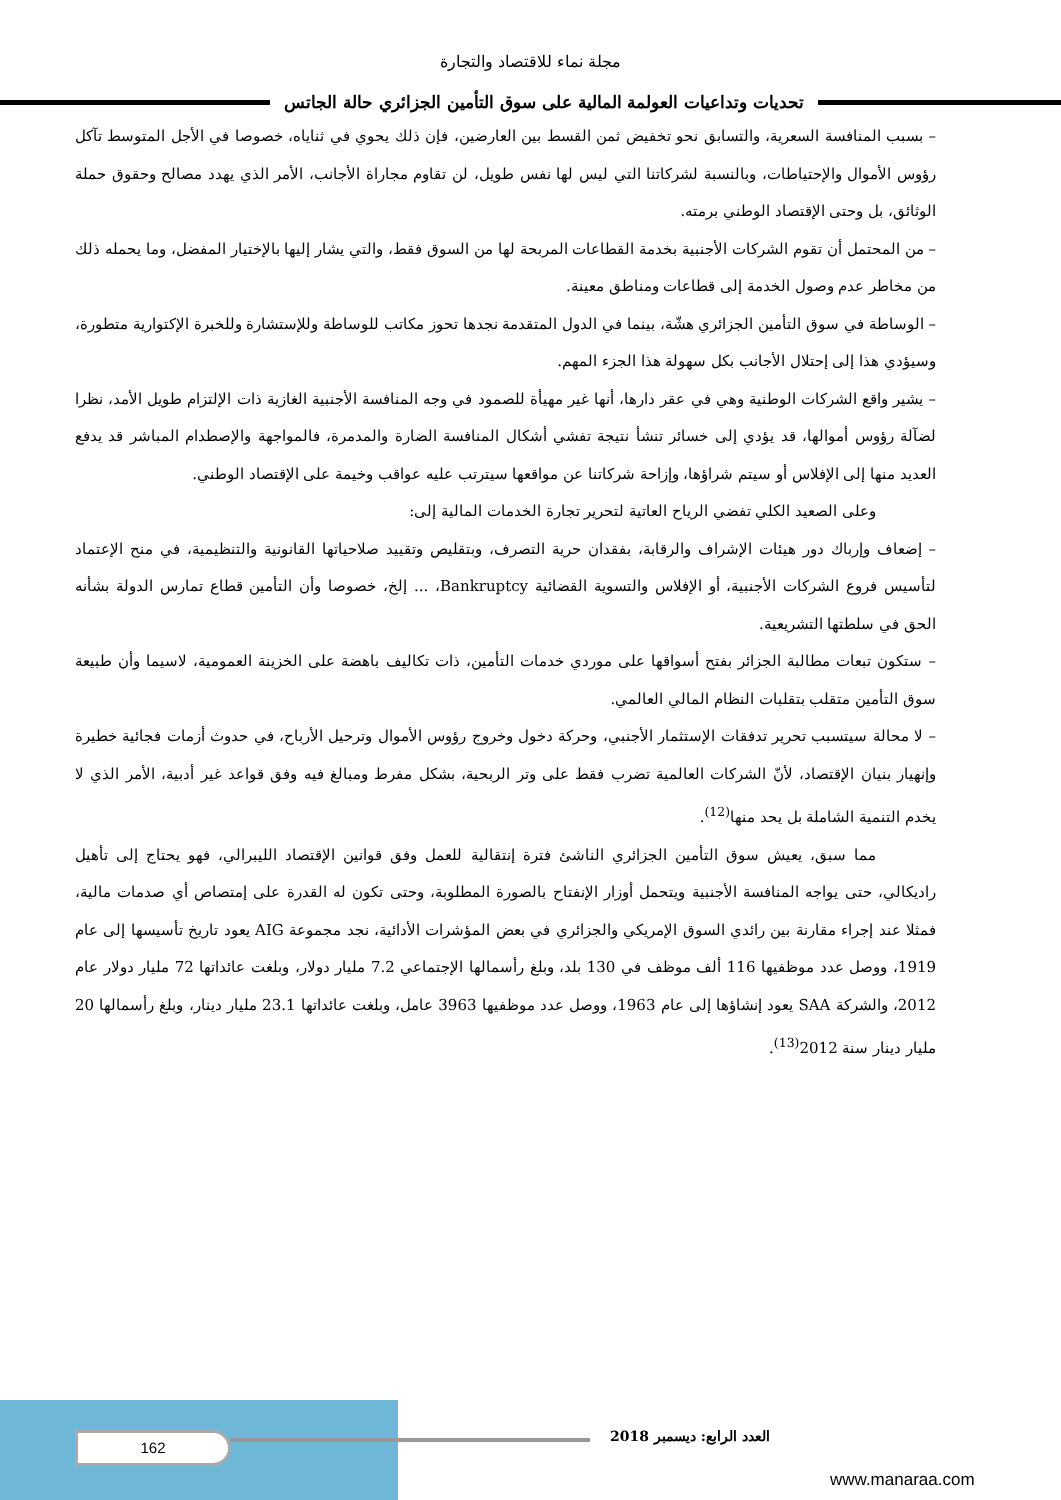مجلة نماء للاقتصاد والتجارة
تحديات وتداعيات العولمة المالية على سوق التأمين الجزائري حالة الجاتس
– بسبب المنافسة السعرية، والتسابق نحو تخفيض ثمن القسط بين العارضين، فإن ذلك يحوي في ثناياه، خصوصا في الأجل المتوسط تآكل رؤوس الأموال والإحتياطات، وبالنسبة لشركاتنا التي ليس لها نفس طويل، لن تقاوم مجاراة الأجانب، الأمر الذي يهدد مصالح وحقوق حملة الوثائق، بل وحتى الإقتصاد الوطني برمته.
– من المحتمل أن تقوم الشركات الأجنبية بخدمة القطاعات المربحة لها من السوق فقط، والتي يشار إليها بالإختيار المفضل، وما يحمله ذلك من مخاطر عدم وصول الخدمة إلى قطاعات ومناطق معينة.
– الوساطة في سوق التأمين الجزائري هشّة، بينما في الدول المتقدمة نجدها تحوز مكاتب للوساطة وللإستشارة وللخبرة الإكتوارية متطورة، وسيؤدي هذا إلى إحتلال الأجانب بكل سهولة هذا الجزء المهم.
– يشير واقع الشركات الوطنية وهي في عقر دارها، أنها غير مهيأة للصمود في وجه المنافسة الأجنبية الغازية ذات الإلتزام طويل الأمد، نظرا لضآلة رؤوس أموالها، قد يؤدي إلى خسائر تنشأ نتيجة تفشي أشكال المنافسة الضارة والمدمرة، فالمواجهة والإصطدام المباشر قد يدفع العديد منها إلى الإفلاس أو سيتم شراؤها، وإزاحة شركاتنا عن مواقعها سيترتب عليه عواقب وخيمة على الإقتصاد الوطني.
وعلى الصعيد الكلي تفضي الرياح العاتية لتحرير تجارة الخدمات المالية إلى:
– إضعاف وإرباك دور هيئات الإشراف والرقابة، بفقدان حرية التصرف، وبتقليص وتقييد صلاحياتها القانونية والتنظيمية، في منح الإعتماد لتأسيس فروع الشركات الأجنبية، أو الإفلاس والتسوية القضائية Bankruptcy، ... إلخ، خصوصا وأن التأمين قطاع تمارس الدولة بشأنه الحق في سلطتها التشريعية.
– ستكون تبعات مطالبة الجزائر بفتح أسواقها على موردي خدمات التأمين، ذات تكاليف باهضة على الخزينة العمومية، لاسيما وأن طبيعة سوق التأمين متقلب بتقلبات النظام المالي العالمي.
– لا محالة سيتسبب تحرير تدفقات الإستثمار الأجنبي، وحركة دخول وخروج رؤوس الأموال وترحيل الأرباح، في حدوث أزمات فجائية خطيرة وإنهيار بنيان الإقتصاد، لأنّ الشركات العالمية تضرب فقط على وتر الربحية، بشكل مفرط ومبالغ فيه وفق قواعد غير أدبية، الأمر الذي لا يخدم التنمية الشاملة بل يحد منها<sup>(12)</sup>.
مما سبق، يعيش سوق التأمين الجزائري الناشئ فترة إنتقالية للعمل وفق قوانين الإقتصاد الليبرالي، فهو يحتاج إلى تأهيل راديكالي، حتى يواجه المنافسة الأجنبية ويتحمل أوزار الإنفتاح بالصورة المطلوبة، وحتى تكون له القدرة على إمتصاص أي صدمات مالية، فمثلا عند إجراء مقارنة بين رائدي السوق الإمريكي والجزائري في بعض المؤشرات الأدائية، نجد مجموعة AIG يعود تاريخ تأسيسها إلى عام 1919، ووصل عدد موظفيها 116 ألف موظف في 130 بلد، وبلغ رأسمالها الإجتماعي 7.2 مليار دولار، وبلغت عائداتها 72 مليار دولار عام 2012، والشركة SAA يعود إنشاؤها إلى عام 1963، ووصل عدد موظفيها 3963 عامل، وبلغت عائداتها 23.1 مليار دينار، وبلغ رأسمالها 20 مليار دينار سنة 2012<sup>(13)</sup>.
162 العدد الرابع: ديسمبر 2018
www.manaraa.com